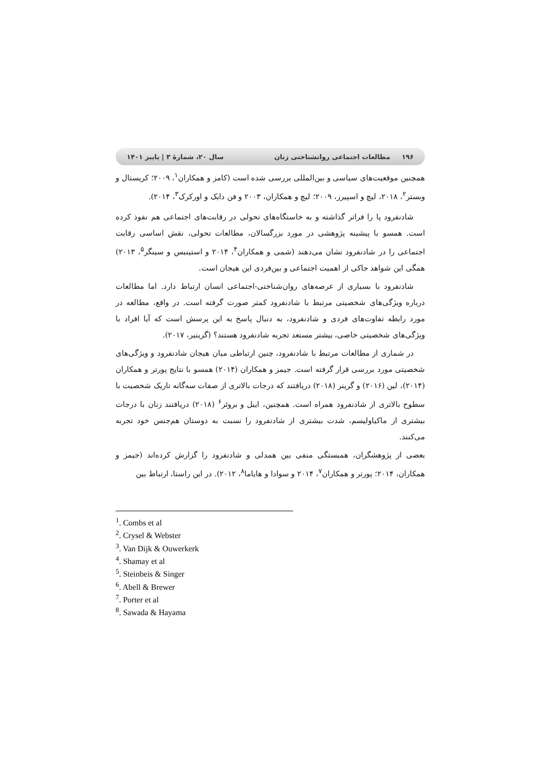۱۹۶ مطالعات اجتماعی روانشناختی زنان سال ۲۰، شمارهٔ ۳ | پاییز ۱۴۰۱
همچنین موقعیت‌های سیاسی و بین‌المللی بررسی شده است (کامز و همکاران<sup>۱</sup>، ۲۰۰۹؛ کریستال و وبستر<sup>۲</sup>، ۲۰۱۸، لیچ و اسپیرز، ۲۰۰۹؛ لیچ و همکاران، ۲۰۰۳ و فن دایک و اورکرک<sup>۳</sup>، ۲۰۱۴).
شادنفرود پا را فراتر گذاشته و به خاستگاه‌های تحولی در رقابت‌های اجتماعی هم نفوذ کرده است. همسو با پیشینه پژوهشی در مورد بزرگسالان، مطالعات تحولی، نقش اساسی رقابت اجتماعی را در شادنفرود نشان می‌دهند (شمی و همکاران<sup>۴</sup>، ۲۰۱۴ و استینبس و سینگر<sup>۵</sup>، ۲۰۱۳) همگی این شواهد حاکی از اهمیت اجتماعی و بین‌فردی این هیجان است.
شادنفرود با بسیاری از عرصه‌های روان‌شناختی-اجتماعی انسان ارتباط دارد. اما مطالعات درباره ویژگی‌های شخصیتی مرتبط با شادنفرود کمتر صورت گرفته است. در واقع، مطالعه در مورد رابطه تفاوت‌های فردی و شادنفرود، به دنبال پاسخ به این پرسش است که آیا افراد با ویژگی‌های شخصیتی خاصی، بیشتر مستعد تجربه شادنفرود هستند؟ (گرینیر، ۲۰۱۷).
در شماری از مطالعات مرتبط با شادنفرود، چنین ارتباطی میان هیجان شادنفرود و ویژگی‌های شخصیتی مورد بررسی قرار گرفته است. جیمز و همکاران (۲۰۱۴) همسو با نتایج پورتر و همکاران (۲۰۱۴)، لین (۲۰۱۶) و گرینر (۲۰۱۸) دریافتند که درجات بالاتری از صفات سه‌گانه تاریک شخصیت با سطوح بالاتری از شادنفرود همراه است. همچنین، ایبل و بروئر<sup>۶</sup> (۲۰۱۸) دریافتند زنان با درجات بیشتری از ماکیاولیسم، شدت بیشتری از شادنفرود را نسبت به دوستان هم‌جنس خود تجربه می‌کنند.
بعضی از پژوهشگران، همبستگی منفی بین همدلی و شادنفرود را گزارش کرده‌اند (جیمز و همکاران، ۲۰۱۴؛ پورتر و همکاران<sup>۷</sup>، ۲۰۱۴ و سوادا و هایاما<sup>۸</sup>، ۲۰۱۲). در این راستا، ارتباط بین
<sup>1</sup>. Combs et al
<sup>2</sup>. Crysel & Webster
<sup>3</sup>. Van Dijk & Ouwerkerk
<sup>4</sup>. Shamay et al
<sup>5</sup>. Steinbeis & Singer
<sup>6</sup>. Abell & Brewer
<sup>7</sup>. Porter et al
<sup>8</sup>. Sawada & Hayama